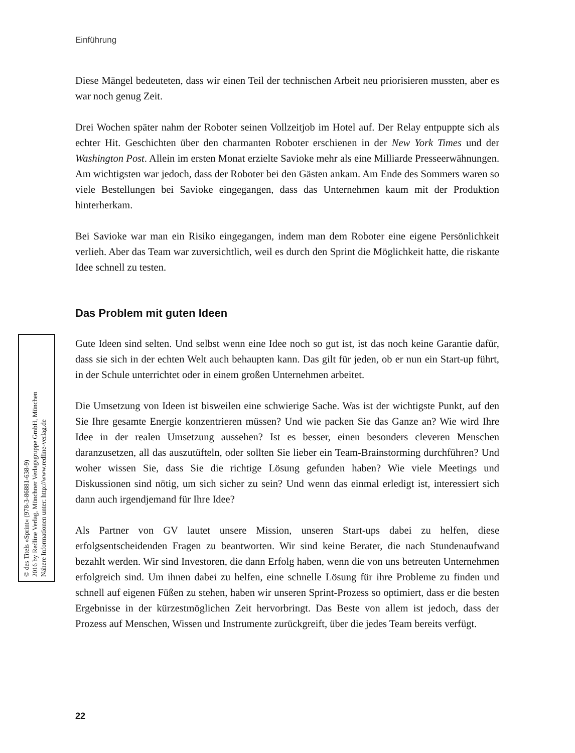Einführung
© des Titels »Sprint« (978-3-86881-638-9)
2016 by Redline Verlag, Münchner Verlagsgruppe GmbH, München
Nähere Informationen unter: http://www.redline-verlag.de
Diese Mängel bedeuteten, dass wir einen Teil der technischen Arbeit neu priorisieren mussten, aber es war noch genug Zeit.
Drei Wochen später nahm der Roboter seinen Vollzeitjob im Hotel auf. Der Relay entpuppte sich als echter Hit. Geschichten über den charmanten Roboter erschienen in der New York Times und der Washington Post. Allein im ersten Monat erzielte Savioke mehr als eine Milliarde Presseerwähnungen. Am wichtigsten war jedoch, dass der Roboter bei den Gästen ankam. Am Ende des Sommers waren so viele Bestellungen bei Savioke eingegangen, dass das Unternehmen kaum mit der Produktion hinterherkam.
Bei Savioke war man ein Risiko eingegangen, indem man dem Roboter eine eigene Persönlichkeit verlieh. Aber das Team war zuversichtlich, weil es durch den Sprint die Möglichkeit hatte, die riskante Idee schnell zu testen.
Das Problem mit guten Ideen
Gute Ideen sind selten. Und selbst wenn eine Idee noch so gut ist, ist das noch keine Garantie dafür, dass sie sich in der echten Welt auch behaupten kann. Das gilt für jeden, ob er nun ein Start-up führt, in der Schule unterrichtet oder in einem großen Unternehmen arbeitet.
Die Umsetzung von Ideen ist bisweilen eine schwierige Sache. Was ist der wichtigste Punkt, auf den Sie Ihre gesamte Energie konzentrieren müssen? Und wie packen Sie das Ganze an? Wie wird Ihre Idee in der realen Umsetzung aussehen? Ist es besser, einen besonders cleveren Menschen daranzusetzen, all das auszutüfteln, oder sollten Sie lieber ein Team-Brainstorming durchführen? Und woher wissen Sie, dass Sie die richtige Lösung gefunden haben? Wie viele Meetings und Diskussionen sind nötig, um sich sicher zu sein? Und wenn das einmal erledigt ist, interessiert sich dann auch irgendjemand für Ihre Idee?
Als Partner von GV lautet unsere Mission, unseren Start-ups dabei zu helfen, diese erfolgsentscheidenden Fragen zu beantworten. Wir sind keine Berater, die nach Stundenaufwand bezahlt werden. Wir sind Investoren, die dann Erfolg haben, wenn die von uns betreuten Unternehmen erfolgreich sind. Um ihnen dabei zu helfen, eine schnelle Lösung für ihre Probleme zu finden und schnell auf eigenen Füßen zu stehen, haben wir unseren Sprint-Prozess so optimiert, dass er die besten Ergebnisse in der kürzestmöglichen Zeit hervorbringt. Das Beste von allem ist jedoch, dass der Prozess auf Menschen, Wissen und Instrumente zurückgreift, über die jedes Team bereits verfügt.
22